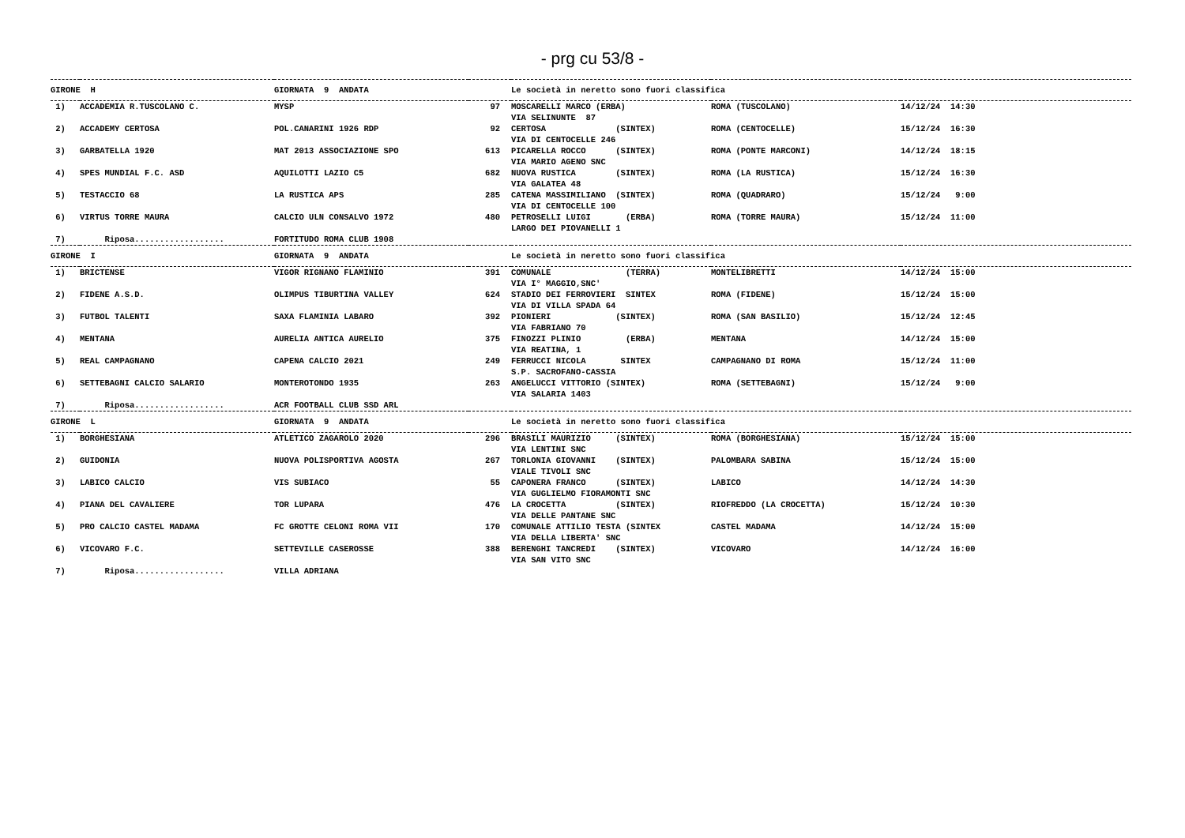- prg cu 53/8 -
| GIRONE H | | GIORNATA 9 ANDATA | | Le società in neretto sono fuori classifica | | |
| --- | --- | --- | --- | --- | --- | --- |
| 1) | ACCADEMIA R.TUSCOLANO C. | MYSP | 97 | MOSCARELLI MARCO (ERBA) VIA SELINUNTE 87 | ROMA (TUSCOLANO) | 14/12/24 14:30 |
| 2) | ACCADEMY CERTOSA | POL.CANARINI 1926 RDP | 92 | CERTOSA (SINTEX) VIA DI CENTOCELLE 246 | ROMA (CENTOCELLE) | 15/12/24 16:30 |
| 3) | GARBATELLA 1920 | MAT 2013 ASSOCIAZIONE SPO | 613 | PICARELLA ROCCO (SINTEX) VIA MARIO AGENO SNC | ROMA (PONTE MARCONI) | 14/12/24 18:15 |
| 4) | SPES MUNDIAL F.C. ASD | AQUILOTTI LAZIO C5 | 682 | NUOVA RUSTICA (SINTEX) VIA GALATEA 48 | ROMA (LA RUSTICA) | 15/12/24 16:30 |
| 5) | TESTACCIO 68 | LA RUSTICA APS | 285 | CATENA MASSIMILIANO (SINTEX) VIA DI CENTOCELLE 100 | ROMA (QUADRARO) | 15/12/24 9:00 |
| 6) | VIRTUS TORRE MAURA | CALCIO ULN CONSALVO 1972 | 480 | PETROSELLI LUIGI (ERBA) LARGO DEI PIOVANELLI 1 | ROMA (TORRE MAURA) | 15/12/24 11:00 |
| 7) | Riposa.................. | FORTITUDO ROMA CLUB 1908 | | | | |
| GIRONE I | | GIORNATA 9 ANDATA | | Le società in neretto sono fuori classifica | | |
| 1) | BRICTENSE | VIGOR RIGNANO FLAMINIO | 391 | COMUNALE (TERRA) VIA I° MAGGIO,SNC' | MONTELIBRETTI | 14/12/24 15:00 |
| 2) | FIDENE A.S.D. | OLIMPUS TIBURTINA VALLEY | 624 | STADIO DEI FERROVIERI SINTEX VIA DI VILLA SPADA 64 | ROMA (FIDENE) | 15/12/24 15:00 |
| 3) | FUTBOL TALENTI | SAXA FLAMINIA LABARO | 392 | PIONIERI (SINTEX) VIA FABRIANO 70 | ROMA (SAN BASILIO) | 15/12/24 12:45 |
| 4) | MENTANA | AURELIA ANTICA AURELIO | 375 | FINOZZI PLINIO (ERBA) VIA REATINA, 1 | MENTANA | 14/12/24 15:00 |
| 5) | REAL CAMPAGNANO | CAPENA CALCIO 2021 | 249 | FERRUCCI NICOLA SINTEX S.P. SACROFANO-CASSIA | CAMPAGNANO DI ROMA | 15/12/24 11:00 |
| 6) | SETTEBAGNI CALCIO SALARIO | MONTEROTONDO 1935 | 263 | ANGELUCCI VITTORIO (SINTEX) VIA SALARIA 1403 | ROMA (SETTEBAGNI) | 15/12/24 9:00 |
| 7) | Riposa.................. | ACR FOOTBALL CLUB SSD ARL | | | | |
| GIRONE L | | GIORNATA 9 ANDATA | | Le società in neretto sono fuori classifica | | |
| 1) | BORGHESIANA | ATLETICO ZAGAROLO 2020 | 296 | BRASILI MAURIZIO (SINTEX) VIA LENTINI SNC | ROMA (BORGHESIANA) | 15/12/24 15:00 |
| 2) | GUIDONIA | NUOVA POLISPORTIVA AGOSTA | 267 | TORLONIA GIOVANNI (SINTEX) VIALE TIVOLI SNC | PALOMBARA SABINA | 15/12/24 15:00 |
| 3) | LABICO CALCIO | VIS SUBIACO | 55 | CAPONERA FRANCO (SINTEX) VIA GUGLIELMO FIORAMONTI SNC | LABICO | 14/12/24 14:30 |
| 4) | PIANA DEL CAVALIERE | TOR LUPARA | 476 | LA CROCETTA (SINTEX) VIA DELLE PANTANE SNC | RIOFREDDO (LA CROCETTA) | 15/12/24 10:30 |
| 5) | PRO CALCIO CASTEL MADAMA | FC GROTTE CELONI ROMA VII | 170 | COMUNALE ATTILIO TESTA (SINTEX VIA DELLA LIBERTA' SNC | CASTEL MADAMA | 14/12/24 15:00 |
| 6) | VICOVARO F.C. | SETTEVILLE CASEROSSE | 388 | BERENGHI TANCREDI (SINTEX) VIA SAN VITO SNC | VICOVARO | 14/12/24 16:00 |
| 7) | Riposa.................. | VILLA ADRIANA | | | | |